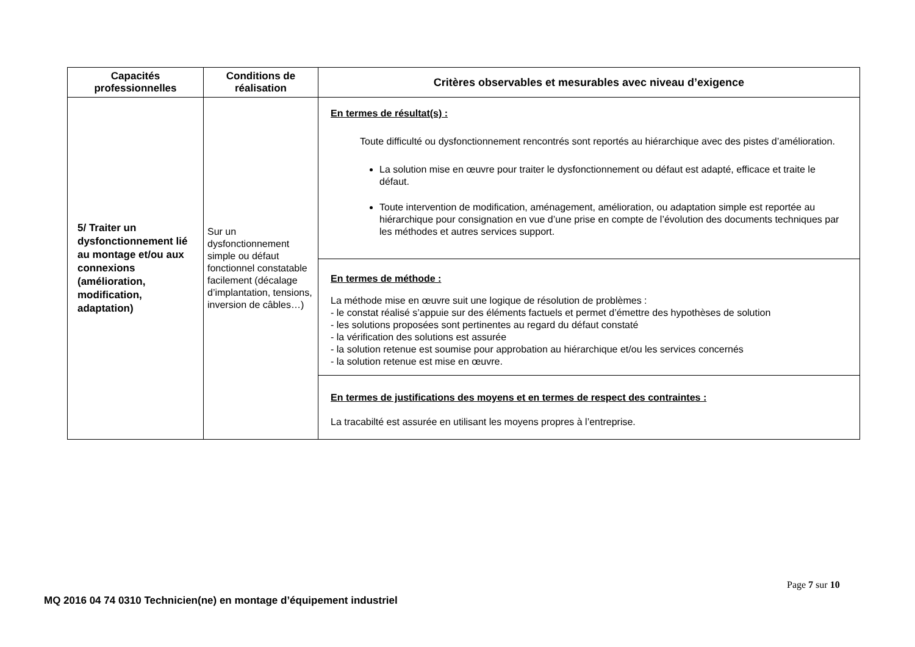| Capacités professionnelles | Conditions de réalisation | Critères observables et mesurables avec niveau d’exigence |
| --- | --- | --- |
| 5/ Traiter un dysfonctionnement lié au montage et/ou aux connexions (amélioration, modification, adaptation) | Sur un dysfonctionnement simple ou défaut fonctionnel constatable facilement (décalage d’implantation, tensions, inversion de câbles…) | En termes de résultat(s) : Toute difficulté ou dysfonctionnement rencontrés sont reportés au hiérarchique avec des pistes d’amélioration. La solution mise en œuvre pour traiter le dysfonctionnement ou défaut est adapté, efficace et traite le défaut. Toute intervention de modification, aménagement, amélioration, ou adaptation simple est reportée au hiérarchique pour consignation en vue d’une prise en compte de l’évolution des documents techniques par les méthodes et autres services support. |
| | | En termes de méthode : La méthode mise en œuvre suit une logique de résolution de problèmes : - le constat réalisé s’appuie sur des éléments factuels et permet d’émettre des hypothèses de solution - les solutions proposées sont pertinentes au regard du défaut constaté - la vérification des solutions est assurée - la solution retenue est soumise pour approbation au hiérarchique et/ou les services concernés - la solution retenue est mise en œuvre. |
| | | En termes de justifications des moyens et en termes de respect des contraintes : La tracabilté est assurée en utilisant les moyens propres à l’entreprise. |
Page 7 sur 10
MQ 2016 04 74 0310 Technicien(ne) en montage d’équipement industriel